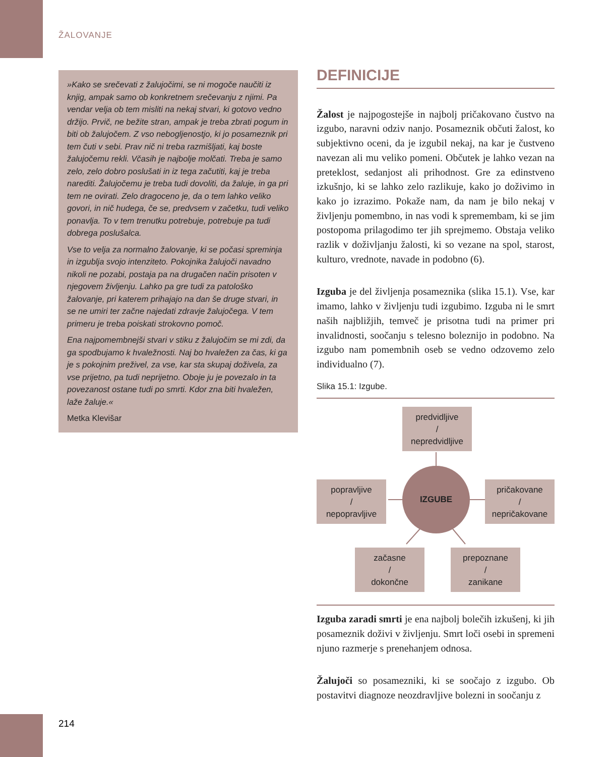ŽALOVANJE
»Kako se srečevati z žalujočimi, se ni mogoče naučiti iz knjig, ampak samo ob konkretnem srečevanju z njimi. Pa vendar velja ob tem misliti na nekaj stvari, ki gotovo vedno držijo. Prvič, ne bežite stran, ampak je treba zbrati pogum in biti ob žalujočem. Z vso nebogljenostjo, ki jo posameznik pri tem čuti v sebi. Prav nič ni treba razmišljati, kaj boste žalujočemu rekli. Včasih je najbolje molčati. Treba je samo zelo, zelo dobro poslušati in iz tega začutiti, kaj je treba narediti. Žalujočemu je treba tudi dovoliti, da žaluje, in ga pri tem ne ovirati. Zelo dragoceno je, da o tem lahko veliko govori, in nič hudega, če se, predvsem v začetku, tudi veliko ponavlja. To v tem trenutku potrebuje, potrebuje pa tudi dobrega poslušalca.
Vse to velja za normalno žalovanje, ki se počasi spreminja in izgublja svojo intenziteto. Pokojnika žalujoči navadno nikoli ne pozabi, postaja pa na drugačen način prisoten v njegovem življenju. Lahko pa gre tudi za patološko žalovanje, pri katerem prihajajo na dan še druge stvari, in se ne umiri ter začne najedati zdravje žalujočega. V tem primeru je treba poiskati strokovno pomoč.
Ena najpomembnejši stvari v stiku z žalujočim se mi zdi, da ga spodbujamo k hvaležnosti. Naj bo hvaležen za čas, ki ga je s pokojnim preživel, za vse, kar sta skupaj doživela, za vse prijetno, pa tudi neprijetno. Oboje ju je povezalo in ta povezanost ostane tudi po smrti. Kdor zna biti hvaležen, laže žaluje.«
Metka Klevišar
DEFINICIJE
Žalost je najpogostejše in najbolj pričakovano čustvo na izgubo, naravni odziv nanjo. Posameznik občuti žalost, ko subjektivno oceni, da je izgubil nekaj, na kar je čustveno navezan ali mu veliko pomeni. Občutek je lahko vezan na preteklost, sedanjost ali prihodnost. Gre za edinstveno izkušnjo, ki se lahko zelo razlikuje, kako jo doživimo in kako jo izrazimo. Pokaže nam, da nam je bilo nekaj v življenju pomembno, in nas vodi k spremembam, ki se jim postopoma prilagodimo ter jih sprejmemo. Obstaja veliko razlik v doživljanju žalosti, ki so vezane na spol, starost, kulturo, vrednote, navade in podobno (6).
Izguba je del življenja posameznika (slika 15.1). Vse, kar imamo, lahko v življenju tudi izgubimo. Izguba ni le smrt naših najbližjih, temveč je prisotna tudi na primer pri invalidnosti, soočanju s telesno boleznijo in podobno. Na izgubo nam pomembnih oseb se vedno odzovemo zelo individualno (7).
Slika 15.1: Izgube.
predvidljive
/
nepredvidljive
popravljive
/
nepopravljive
IZGUBE
pričakovane
/
nepričakovane
začasne
/
dokončne
prepoznane
/
zanikane
Izguba zaradi smrti je ena najbolj bolečih izkušenj, ki jih posameznik doživi v življenju. Smrt loči osebi in spremeni njuno razmerje s prenehanjem odnosa.
Žalujoči so posamezniki, ki se soočajo z izgubo. Ob postavitvi diagnoze neozdravljive bolezni in soočanju z
214